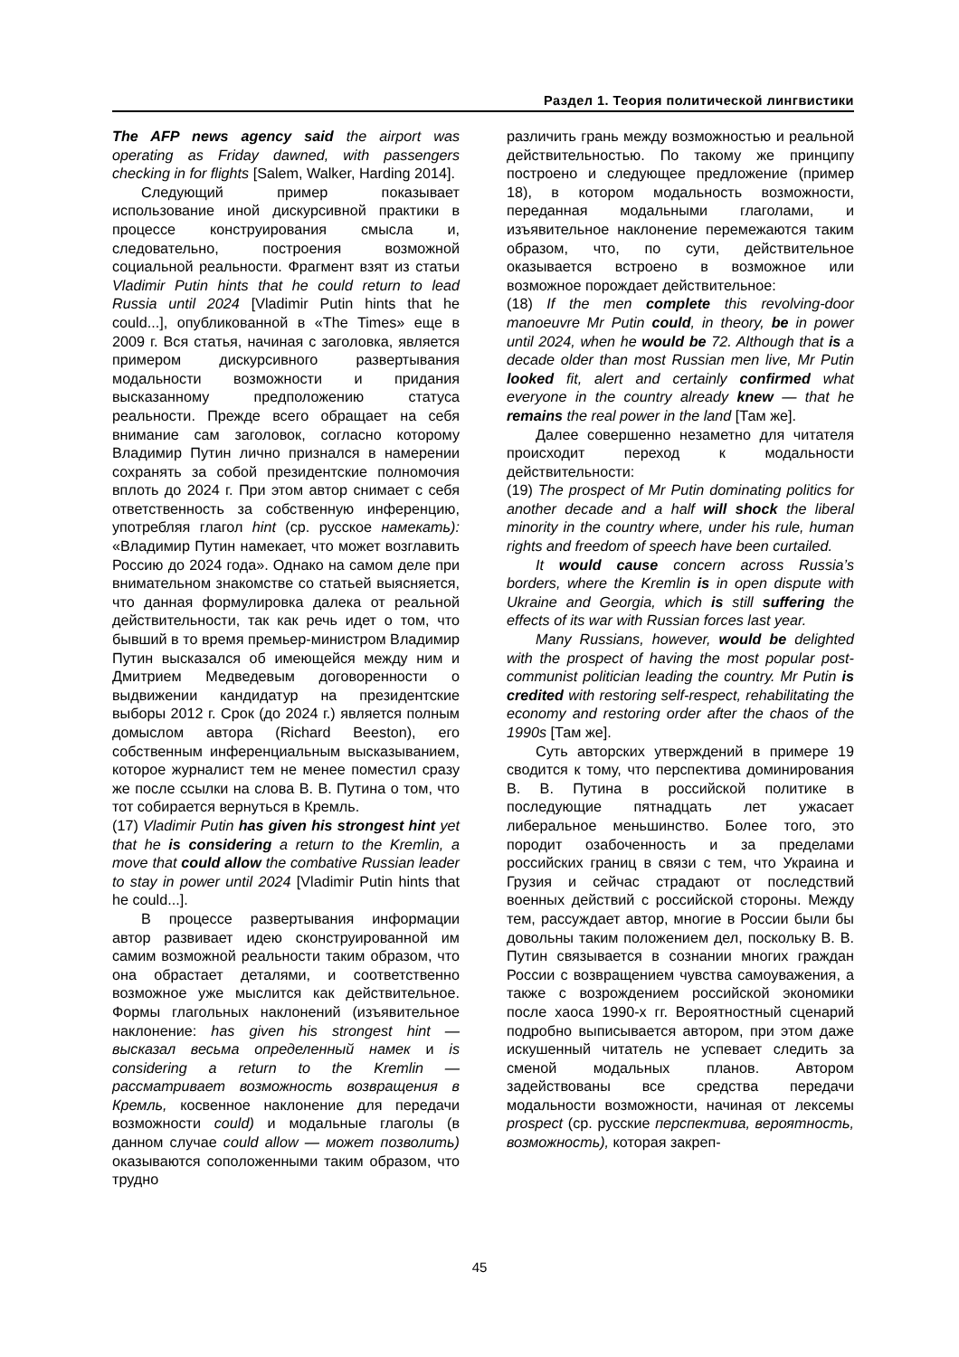Раздел 1. Теория политической лингвистики
The AFP news agency said the airport was operating as Friday dawned, with passengers checking in for flights [Salem, Walker, Harding 2014].
Следующий пример показывает использование иной дискурсивной практики в процессе конструирования смысла и, следовательно, построения возможной социальной реальности. Фрагмент взят из статьи Vladimir Putin hints that he could return to lead Russia until 2024 [Vladimir Putin hints that he could...], опубликованной в «The Times» еще в 2009 г. Вся статья, начиная с заголовка, является примером дискурсивного развертывания модальности возможности и придания высказанному предположению статуса реальности. Прежде всего обращает на себя внимание сам заголовок, согласно которому Владимир Путин лично признался в намерении сохранять за собой президентские полномочия вплоть до 2024 г. При этом автор снимает с себя ответственность за собственную инференцию, употребляя глагол hint (ср. русское намекать): «Владимир Путин намекает, что может возглавить Россию до 2024 года». Однако на самом деле при внимательном знакомстве со статьей выясняется, что данная формулировка далека от реальной действительности, так как речь идет о том, что бывший в то время премьер-министром Владимир Путин высказался об имеющейся между ним и Дмитрием Медведевым договоренности о выдвижении кандидатур на президентские выборы 2012 г. Срок (до 2024 г.) является полным домыслом автора (Richard Beeston), его собственным инференциальным высказыванием, которое журналист тем не менее поместил сразу же после ссылки на слова В. В. Путина о том, что тот собирается вернуться в Кремль.
(17) Vladimir Putin has given his strongest hint yet that he is considering a return to the Kremlin, a move that could allow the combative Russian leader to stay in power until 2024 [Vladimir Putin hints that he could...].
В процессе развертывания информации автор развивает идею сконструированной им самим возможной реальности таким образом, что она обрастает деталями, и соответственно возможное уже мыслится как действительное. Формы глагольных наклонений (изъявительное наклонение: has given his strongest hint — высказал весьма определенный намек и is considering a return to the Kremlin — рассматривает возможность возвращения в Кремль, косвенное наклонение для передачи возможности could) и модальные глаголы (в данном случае could allow — может позволить) оказываются соположенными таким образом, что трудно
различить грань между возможностью и реальной действительностью. По такому же принципу построено и следующее предложение (пример 18), в котором модальность возможности, переданная модальными глаголами, и изъявительное наклонение перемежаются таким образом, что, по сути, действительное оказывается встроено в возможное или возможное порождает действительное:
(18) If the men complete this revolving-door manoeuvre Mr Putin could, in theory, be in power until 2024, when he would be 72. Although that is a decade older than most Russian men live, Mr Putin looked fit, alert and certainly confirmed what everyone in the country already knew — that he remains the real power in the land [Там же].
Далее совершенно незаметно для читателя происходит переход к модальности действительности:
(19) The prospect of Mr Putin dominating politics for another decade and a half will shock the liberal minority in the country where, under his rule, human rights and freedom of speech have been curtailed.
It would cause concern across Russia’s borders, where the Kremlin is in open dispute with Ukraine and Georgia, which is still suffering the effects of its war with Russian forces last year.
Many Russians, however, would be delighted with the prospect of having the most popular post-communist politician leading the country. Mr Putin is credited with restoring self-respect, rehabilitating the economy and restoring order after the chaos of the 1990s [Там же].
Суть авторских утверждений в примере 19 сводится к тому, что перспектива доминирования В. В. Путина в российской политике в последующие пятнадцать лет ужасает либеральное меньшинство. Более того, это породит озабоченность и за пределами российских границ в связи с тем, что Украина и Грузия и сейчас страдают от последствий военных действий с российской стороны. Между тем, рассуждает автор, многие в России были бы довольны таким положением дел, поскольку В. В. Путин связывается в сознании многих граждан России с возвращением чувства самоуважения, а также с возрождением российской экономики после хаоса 1990-х гг. Вероятностный сценарий подробно выписывается автором, при этом даже искушенный читатель не успевает следить за сменой модальных планов. Автором задействованы все средства передачи модальности возможности, начиная от лексемы prospect (ср. русские перспектива, вероятность, возможность), которая закреп-
45